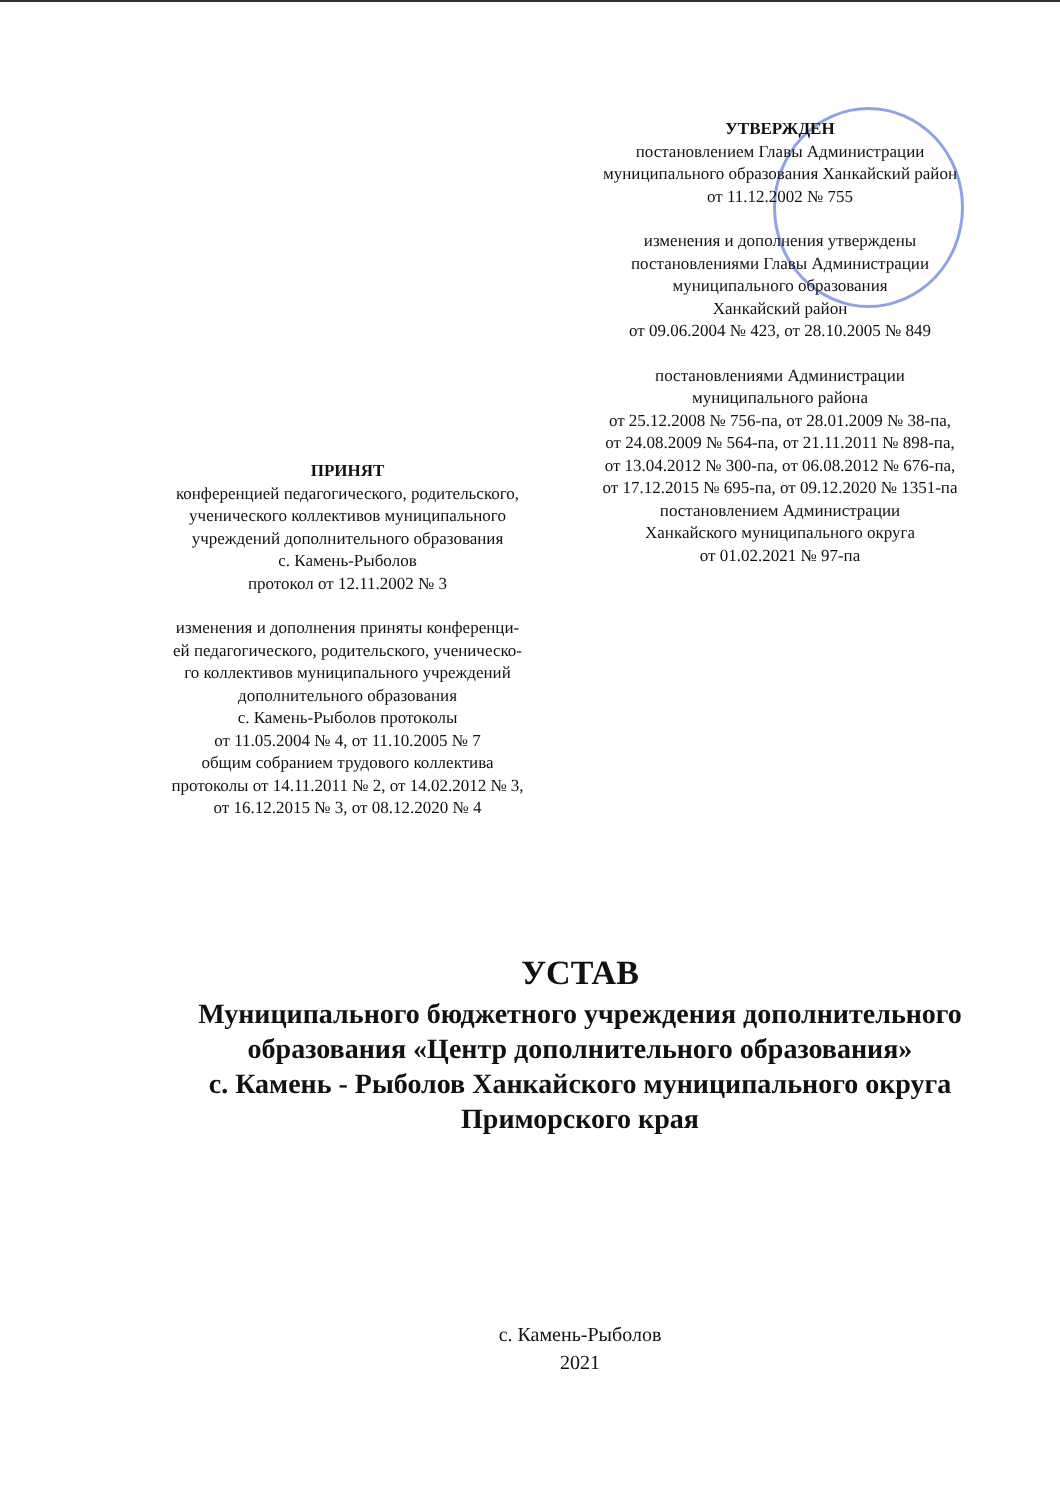УТВЕРЖДЕН
постановлением Главы Администрации
муниципального образования Ханкайский район
от 11.12.2002 № 755
изменения и дополнения утверждены
постановлениями Главы Администрации
муниципального образования
Ханкайский район
от 09.06.2004 № 423, от 28.10.2005 № 849
постановлениями Администрации
муниципального района
от 25.12.2008 № 756-па, от 28.01.2009 № 38-па,
от 24.08.2009 № 564-па, от 21.11.2011 № 898-па,
от 13.04.2012 № 300-па, от 06.08.2012 № 676-па,
от 17.12.2015 № 695-па, от 09.12.2020 № 1351-па
постановлением Администрации
Ханкайского муниципального округа
от 01.02.2021 № 97-па
ПРИНЯТ
конференцией педагогического, родительского,
ученического коллективов муниципального
учреждений дополнительного образования
с. Камень-Рыболов
протокол от 12.11.2002 № 3
изменения и дополнения приняты конференци-
ей педагогического, родительского, ученическо-
го коллективов муниципального учреждений
дополнительного образования
с. Камень-Рыболов протоколы
от 11.05.2004 № 4, от 11.10.2005 № 7
общим собранием трудового коллектива
протоколы от 14.11.2011 № 2, от 14.02.2012 № 3,
от 16.12.2015 № 3, от 08.12.2020 № 4
УСТАВ
Муниципального бюджетного учреждения дополнительного образования «Центр дополнительного образования»
с. Камень - Рыболов Ханкайского муниципального округа
Приморского края
с. Камень-Рыболов
2021